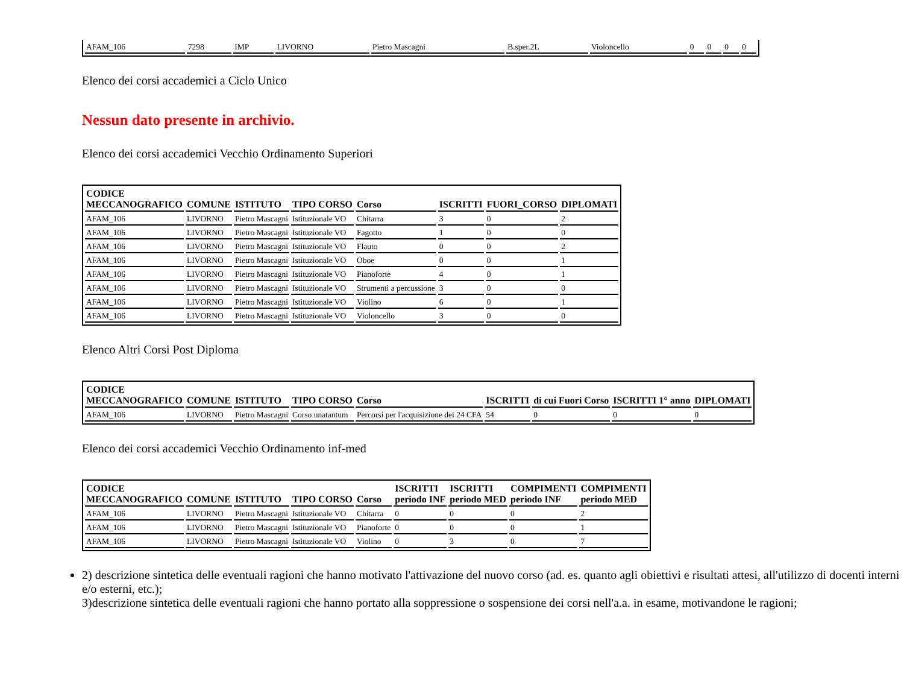| AFAM_106 | 7298 | IMP | LIVORNO | Pietro Mascagni | B.sper.2L | Violoncello | 0 | 0 | 0 | 0 |
Elenco dei corsi accademici a Ciclo Unico
Nessun dato presente in archivio.
Elenco dei corsi accademici Vecchio Ordinamento Superiori
| CODICE MECCANOGRAFICO | COMUNE | ISTITUTO | TIPO CORSO | Corso | ISCRITTI | FUORI_CORSO | DIPLOMATI |
| --- | --- | --- | --- | --- | --- | --- | --- |
| AFAM_106 | LIVORNO | Pietro Mascagni | Istituzionale VO | Chitarra | 3 | 0 | 2 |
| AFAM_106 | LIVORNO | Pietro Mascagni | Istituzionale VO | Fagotto | 1 | 0 | 0 |
| AFAM_106 | LIVORNO | Pietro Mascagni | Istituzionale VO | Flauto | 0 | 0 | 2 |
| AFAM_106 | LIVORNO | Pietro Mascagni | Istituzionale VO | Oboe | 0 | 0 | 1 |
| AFAM_106 | LIVORNO | Pietro Mascagni | Istituzionale VO | Pianoforte | 4 | 0 | 1 |
| AFAM_106 | LIVORNO | Pietro Mascagni | Istituzionale VO | Strumenti a percussione | 3 | 0 | 0 |
| AFAM_106 | LIVORNO | Pietro Mascagni | Istituzionale VO | Violino | 6 | 0 | 1 |
| AFAM_106 | LIVORNO | Pietro Mascagni | Istituzionale VO | Violoncello | 3 | 0 | 0 |
Elenco Altri Corsi Post Diploma
| CODICE MECCANOGRAFICO | COMUNE | ISTITUTO | TIPO CORSO | Corso | ISCRITTI | di cui Fuori Corso | ISCRITTI 1° anno | DIPLOMATI |
| --- | --- | --- | --- | --- | --- | --- | --- | --- |
| AFAM_106 | LIVORNO | Pietro Mascagni | Corso unatantum | Percorsi per l'acquisizione dei 24 CFA | 54 | 0 | 0 | 0 |
Elenco dei corsi accademici Vecchio Ordinamento inf-med
| CODICE MECCANOGRAFICO | COMUNE | ISTITUTO | TIPO CORSO | Corso | ISCRITTI periodo INF | ISCRITTI periodo MED | COMPIMENTI periodo INF | COMPIMENTI periodo MED |
| --- | --- | --- | --- | --- | --- | --- | --- | --- |
| AFAM_106 | LIVORNO | Pietro Mascagni | Istituzionale VO | Chitarra | 0 | 0 | 0 | 2 |
| AFAM_106 | LIVORNO | Pietro Mascagni | Istituzionale VO | Pianoforte | 0 | 0 | 0 | 1 |
| AFAM_106 | LIVORNO | Pietro Mascagni | Istituzionale VO | Violino | 0 | 3 | 0 | 7 |
2) descrizione sintetica delle eventuali ragioni che hanno motivato l'attivazione del nuovo corso (ad. es. quanto agli obiettivi e risultati attesi, all'utilizzo di docenti interni e/o esterni, etc.);
3)descrizione sintetica delle eventuali ragioni che hanno portato alla soppressione o sospensione dei corsi nell'a.a. in esame, motivandone le ragioni;